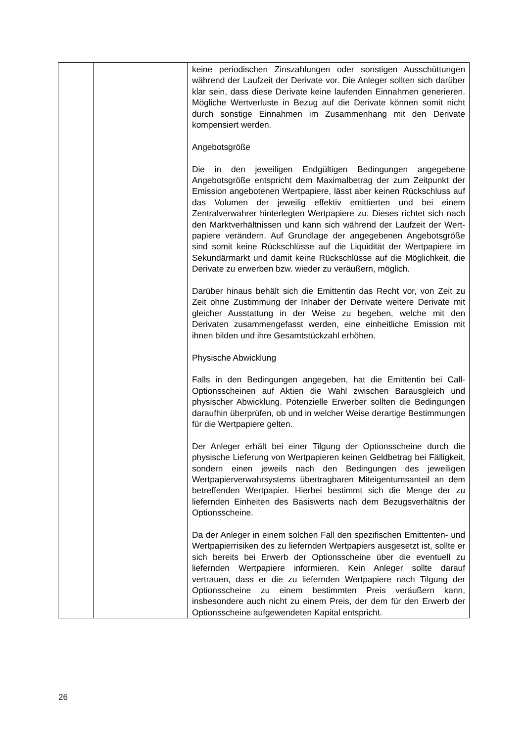| | | keine periodischen Zinszahlungen oder sonstigen Aus­schüttungen während der Laufzeit der Derivate vor. Die Anleger sollten sich darüber klar sein, dass diese Derivate keine laufenden Einnahmen generieren. Mögliche Wert­verluste in Bezug auf die Derivate können somit nicht durch sonstige Einnahmen im Zusammenhang mit den Derivate kompensiert werden. Angebotsgröße Die in den jeweiligen Endgültigen Bedingungen angegebene Angebotsgröße entspricht dem Maximalbetrag der zum Zeitpunkt der Emission angebotenen Wertpapiere, lässt aber keinen Rückschluss auf das Volumen der jeweilig effektiv emittierten und bei einem Zentralverwahrer hinterlegten Wertpapiere zu. Dieses richtet sich nach den Markt­verhältnissen und kann sich während der Laufzeit der Wert­papiere verändern. Auf Grundlage der angegebenen Angebotsgröße sind somit keine Rückschlüsse auf die Liquidität der Wertpapiere im Sekundärmarkt und damit keine Rückschlüsse auf die Möglichkeit, die Derivate zu erwerben bzw. wieder zu veräußern, möglich. Darüber hinaus behält sich die Emittentin das Recht vor, von Zeit zu Zeit ohne Zustimmung der Inhaber der Derivate weitere Derivate mit gleicher Ausstattung in der Weise zu begeben, welche mit den Derivaten zusammengefasst werden, eine einheitliche Emission mit ihnen bilden und ihre Gesamtstückzahl erhöhen. Physische Abwicklung Falls in den Bedingungen angegeben, hat die Emittentin bei Call-Optionsscheinen auf Aktien die Wahl zwischen Barausgleich und physischer Abwicklung. Potenzielle Erwerber sollten die Bedingungen daraufhin überprüfen, ob und in welcher Weise derartige Bestimmungen für die Wertpapiere gelten. Der Anleger erhält bei einer Tilgung der Optionsscheine durch die physische Lieferung von Wertpapieren keinen Geldbetrag bei Fälligkeit, sondern einen jeweils nach den Bedingungen des jeweiligen Wertpapierverwahrsystems übertragbaren Mit­eigentumsanteil an dem betreffenden Wertpapier. Hierbei bestimmt sich die Menge der zu liefernden Einheiten des Basiswerts nach dem Bezugsverhältnis der Optionsscheine. Da der Anleger in einem solchen Fall den spezifischen Emittenten- und Wertpapierrisiken des zu liefernden Wertpapiers ausgesetzt ist, sollte er sich bereits bei Erwerb der Optionsscheine über die eventuell zu liefernden Wertpapiere informieren. Kein Anleger sollte darauf vertrauen, dass er die zu liefernden Wertpapiere nach Tilgung der Optionsscheine zu einem bestimmten Preis veräußern kann, insbesondere auch nicht zu einem Preis, der dem für den Erwerb der Optionsscheine aufgewendeten Kapital entspricht. |
26